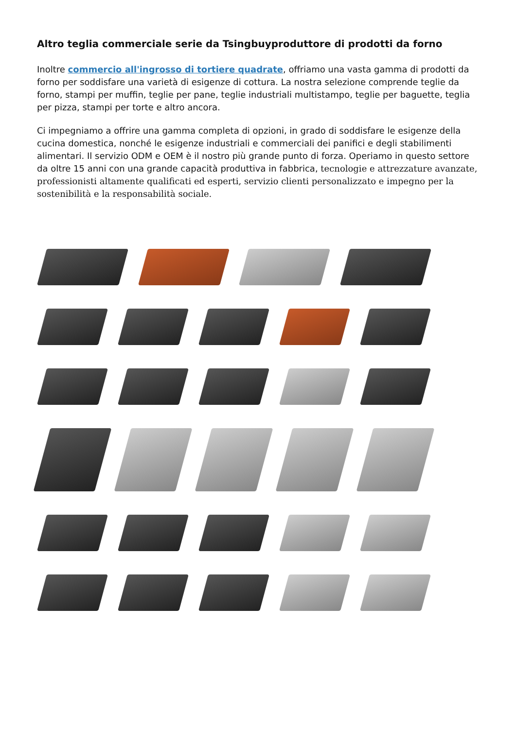Altro teglia commerciale serie da Tsingbuyproduttore di prodotti da forno
Inoltre commercio all'ingrosso di tortiere quadrate, offriamo una vasta gamma di prodotti da forno per soddisfare una varietà di esigenze di cottura. La nostra selezione comprende teglie da forno, stampi per muffin, teglie per pane, teglie industriali multistampo, teglie per baguette, teglia per pizza, stampi per torte e altro ancora.
Ci impegniamo a offrire una gamma completa di opzioni, in grado di soddisfare le esigenze della cucina domestica, nonché le esigenze industriali e commerciali dei panifici e degli stabilimenti alimentari. Il servizio ODM e OEM è il nostro più grande punto di forza. Operiamo in questo settore da oltre 15 anni con una grande capacità produttiva in fabbrica, tecnologie e attrezzature avanzate, professionisti altamente qualificati ed esperti, servizio clienti personalizzato e impegno per la sostenibilità e la responsabilità sociale.